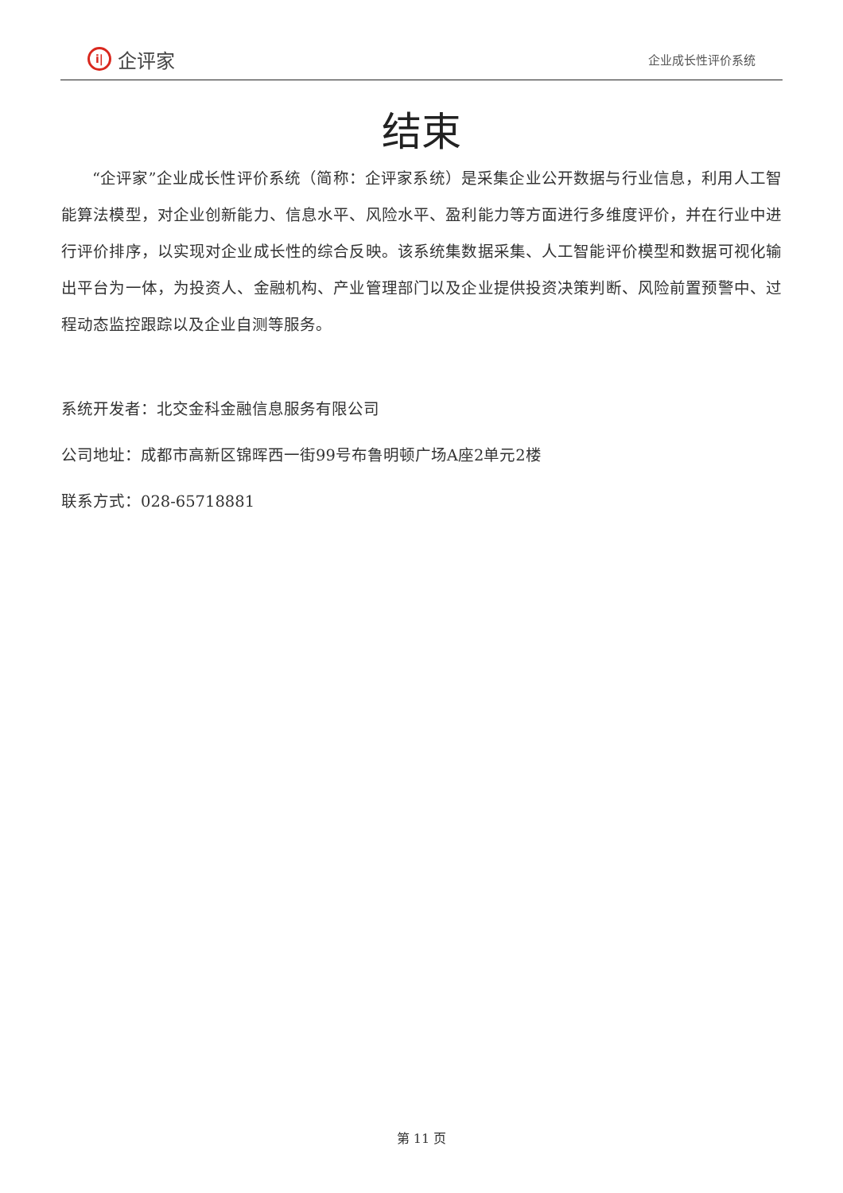i| 企评家
企业成长性评价系统
结束
“企评家”企业成长性评价系统（简称：企评家系统）是采集企业公开数据与行业信息，利用人工智能算法模型，对企业创新能力、信息水平、风险水平、盈利能力等方面进行多维度评价，并在行业中进行评价排序，以实现对企业成长性的综合反映。该系统集数据采集、人工智能评价模型和数据可视化输出平台为一体，为投资人、金融机构、产业管理部门以及企业提供投资决策判断、风险前置预警中、过程动态监控跟踪以及企业自测等服务。
系统开发者：北交金科金融信息服务有限公司
公司地址：成都市高新区锦晖西一街99号布鲁明顿广场A座2单元2楼
联系方式：028-65718881
第 11 页